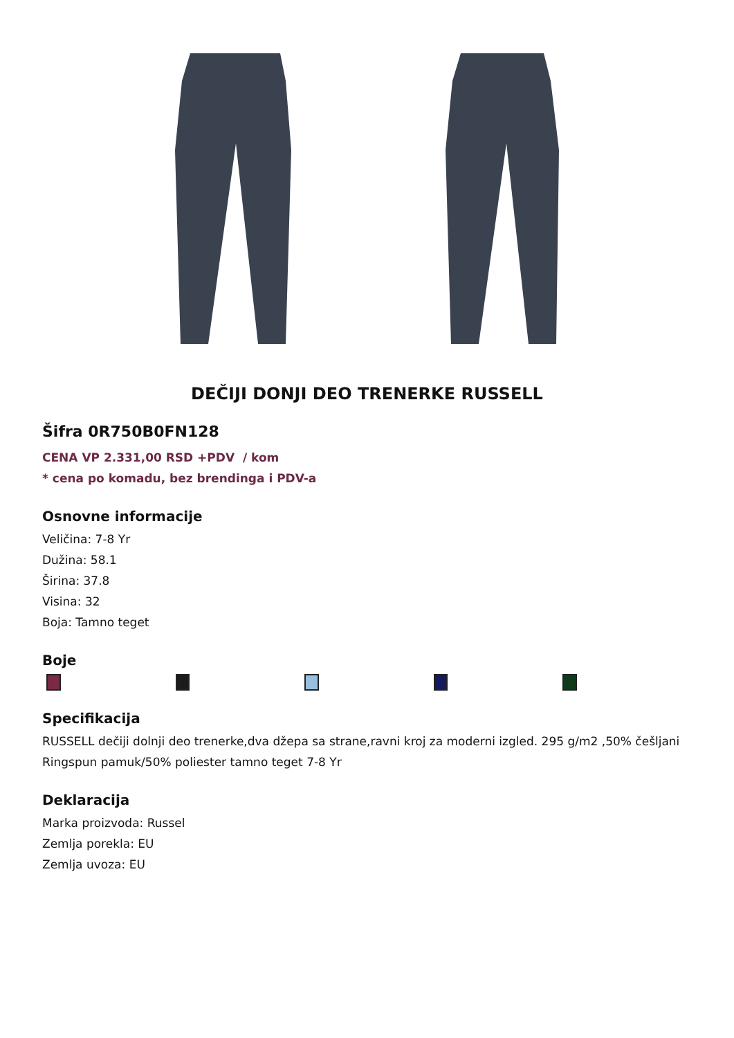DEČIJI DONJI DEO TRENERKE RUSSELL
Šifra 0R750B0FN128
CENA VP 2.331,00 RSD +PDV / kom
* cena po komadu, bez brendinga i PDV-a
Osnovne informacije
Veličina: 7-8 Yr
Dužina: 58.1
Širina: 37.8
Visina: 32
Boja: Tamno teget
Boje
Specifikacija
RUSSELL dečiji dolnji deo trenerke,dva džepa sa strane,ravni kroj za moderni izgled. 295 g/m2 ,50% češljani Ringspun pamuk/50% poliester tamno teget 7-8 Yr
Deklaracija
Marka proizvoda: Russel
Zemlja porekla: EU
Zemlja uvoza: EU